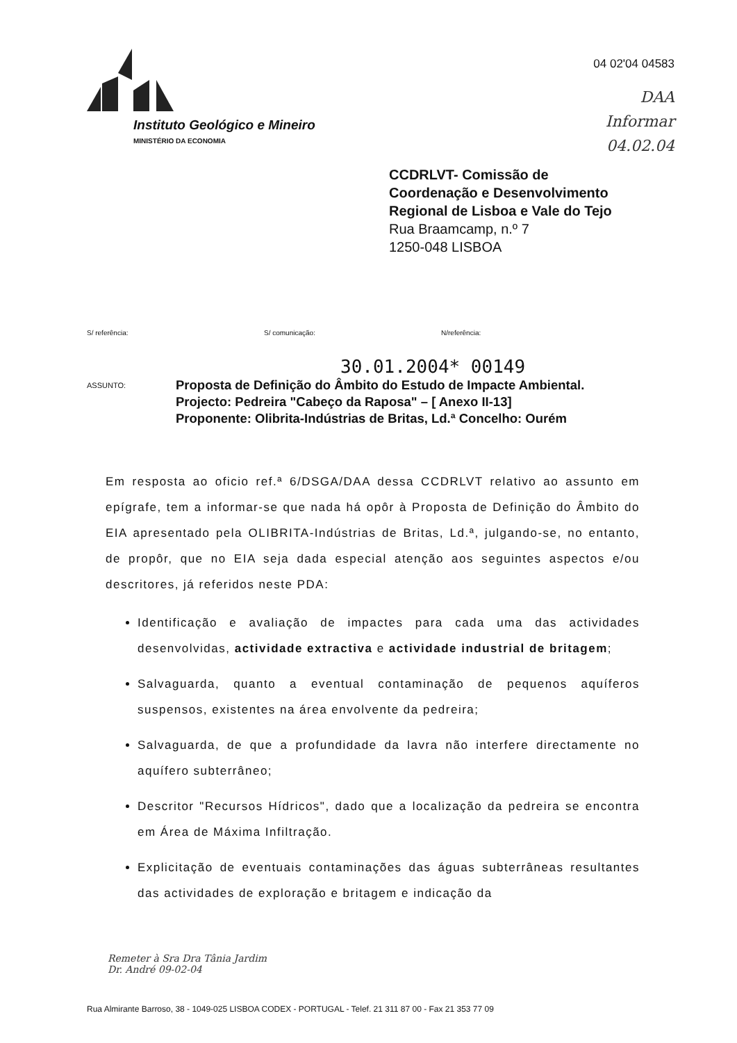Instituto Geológico e Mineiro
MINISTÉRIO DA ECONOMIA
04 02'04 04583
DAA
Informar
04.02.04
CCDRLVT- Comissão de
Coordenação e Desenvolvimento
Regional de Lisboa e Vale do Tejo
Rua Braamcamp, n.º 7
1250-048 LISBOA
S/ referência: S/ comunicação: N/referência:
30.01.2004* 00149
ASSUNTO:
Proposta de Definição do Âmbito do Estudo de Impacte Ambiental.
Projecto: Pedreira "Cabeço da Raposa" – [ Anexo II-13]
Proponente: Olibrita-Indústrias de Britas, Ld.ª Concelho: Ourém
Em resposta ao oficio ref.ª 6/DSGA/DAA dessa CCDRLVT relativo ao assunto em epígrafe, tem a informar-se que nada há opôr à Proposta de Definição do Âmbito do EIA apresentado pela OLIBRITA-Indústrias de Britas, Ld.ª, julgando-se, no entanto, de propôr, que no EIA seja dada especial atenção aos seguintes aspectos e/ou descritores, já referidos neste PDA:
Identificação e avaliação de impactes para cada uma das actividades desenvolvidas, actividade extractiva e actividade industrial de britagem;
Salvaguarda, quanto a eventual contaminação de pequenos aquíferos suspensos, existentes na área envolvente da pedreira;
Salvaguarda, de que a profundidade da lavra não interfere directamente no aquífero subterrâneo;
Descritor "Recursos Hídricos", dado que a localização da pedreira se encontra em Área de Máxima Infiltração.
Explicitação de eventuais contaminações das águas subterrâneas resultantes das actividades de exploração e britagem e indicação da
Remeter à Sra Dra Tânia Jardim
Dr. André 09-02-04
Rua Almirante Barroso, 38 - 1049-025 LISBOA CODEX - PORTUGAL - Telef. 21 311 87 00 - Fax 21 353 77 09